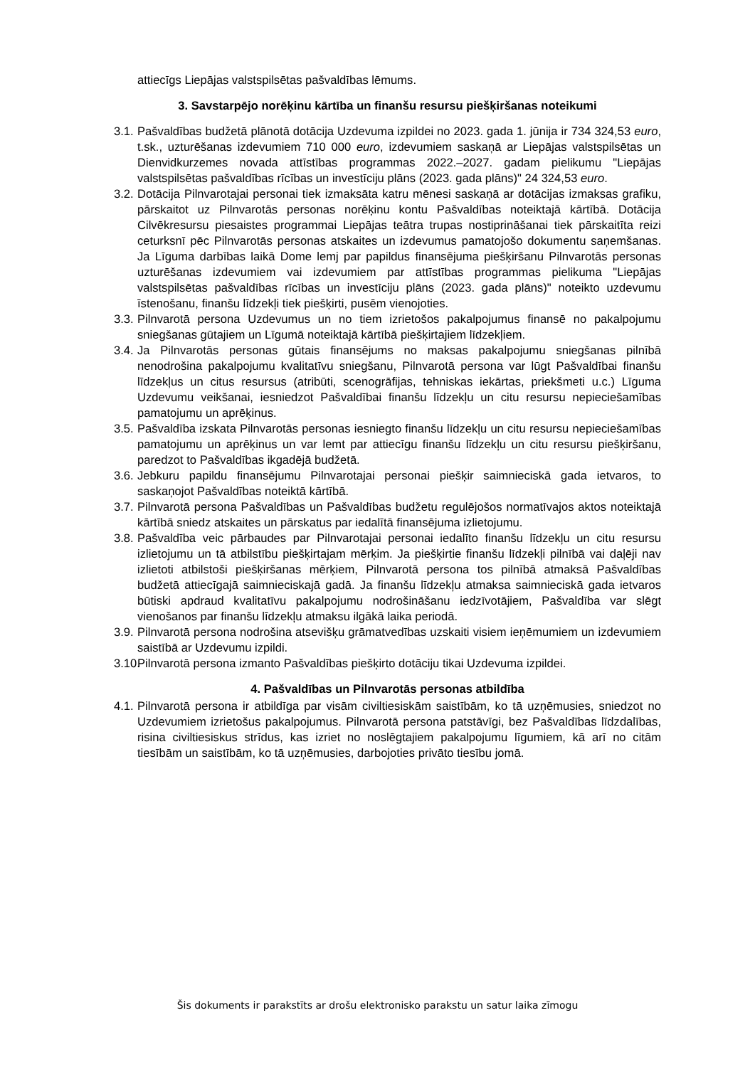attiecīgs Liepājas valstspilsētas pašvaldības lēmums.
3. Savstarpējo norēķinu kārtība un finanšu resursu piešķiršanas noteikumi
3.1.
Pašvaldības budžetā plānotā dotācija Uzdevuma izpildei no 2023. gada 1. jūnija ir 734 324,53 euro, t.sk., uzturēšanas izdevumiem 710 000 euro, izdevumiem saskaņā ar Liepājas valstspilsētas un Dienvidkurzemes novada attīstības programmas 2022.–2027. gadam pielikumu "Liepājas valstspilsētas pašvaldības rīcības un investīciju plāns (2023. gada plāns)" 24 324,53 euro.
3.2.
Dotācija Pilnvarotajai personai tiek izmaksāta katru mēnesi saskaņā ar dotācijas izmaksas grafiku, pārskaitot uz Pilnvarotās personas norēķinu kontu Pašvaldības noteiktajā kārtībā. Dotācija Cilvēkresursu piesaistes programmai Liepājas teātra trupas nostiprināšanai tiek pārskaitīta reizi ceturksnī pēc Pilnvarotās personas atskaites un izdevumus pamatojošo dokumentu saņemšanas. Ja Līguma darbības laikā Dome lemj par papildus finansējuma piešķiršanu Pilnvarotās personas uzturēšanas izdevumiem vai izdevumiem par attīstības programmas pielikuma "Liepājas valstspilsētas pašvaldības rīcības un investīciju plāns (2023. gada plāns)" noteikto uzdevumu īstenošanu, finanšu līdzekļi tiek piešķirti, pusēm vienojoties.
3.3.
Pilnvarotā persona Uzdevumus un no tiem izrietošos pakalpojumus finansē no pakalpojumu sniegšanas gūtajiem un Līgumā noteiktajā kārtībā piešķirtajiem līdzekļiem.
3.4.
Ja Pilnvarotās personas gūtais finansējums no maksas pakalpojumu sniegšanas pilnībā nenodrošina pakalpojumu kvalitatīvu sniegšanu, Pilnvarotā persona var lūgt Pašvaldībai finanšu līdzekļus un citus resursus (atribūti, scenogrāfijas, tehniskas iekārtas, priekšmeti u.c.) Līguma Uzdevumu veikšanai, iesniedzot Pašvaldībai finanšu līdzekļu un citu resursu nepieciešamības pamatojumu un aprēķinus.
3.5.
Pašvaldība izskata Pilnvarotās personas iesniegto finanšu līdzekļu un citu resursu nepieciešamības pamatojumu un aprēķinus un var lemt par attiecīgu finanšu līdzekļu un citu resursu piešķiršanu, paredzot to Pašvaldības ikgadējā budžetā.
3.6.
Jebkuru papildu finansējumu Pilnvarotajai personai piešķir saimnieciskā gada ietvaros, to saskaņojot Pašvaldības noteiktā kārtībā.
3.7.
Pilnvarotā persona Pašvaldības un Pašvaldības budžetu regulējošos normatīvajos aktos noteiktajā kārtībā sniedz atskaites un pārskatus par iedalītā finansējuma izlietojumu.
3.8.
Pašvaldība veic pārbaudes par Pilnvarotajai personai iedalīto finanšu līdzekļu un citu resursu izlietojumu un tā atbilstību piešķirtajam mērķim. Ja piešķirtie finanšu līdzekļi pilnībā vai daļēji nav izlietoti atbilstoši piešķiršanas mērķiem, Pilnvarotā persona tos pilnībā atmaksā Pašvaldības budžetā attiecīgajā saimnieciskajā gadā. Ja finanšu līdzekļu atmaksa saimnieciskā gada ietvaros būtiski apdraud kvalitatīvu pakalpojumu nodrošināšanu iedzīvotājiem, Pašvaldība var slēgt vienošanos par finanšu līdzekļu atmaksu ilgākā laika periodā.
3.9.
Pilnvarotā persona nodrošina atsevišķu grāmatvedības uzskaiti visiem ieņēmumiem un izdevumiem saistībā ar Uzdevumu izpildi.
3.10.
Pilnvarotā persona izmanto Pašvaldības piešķirto dotāciju tikai Uzdevuma izpildei.
4. Pašvaldības un Pilnvarotās personas atbildība
4.1.
Pilnvarotā persona ir atbildīga par visām civiltiesiskām saistībām, ko tā uzņēmusies, sniedzot no Uzdevumiem izrietošus pakalpojumus. Pilnvarotā persona patstāvīgi, bez Pašvaldības līdzdalības, risina civiltiesiskus strīdus, kas izriet no noslēgtajiem pakalpojumu līgumiem, kā arī no citām tiesībām un saistībām, ko tā uzņēmusies, darbojoties privāto tiesību jomā.
Šis dokuments ir parakstīts ar drošu elektronisko parakstu un satur laika zīmogu